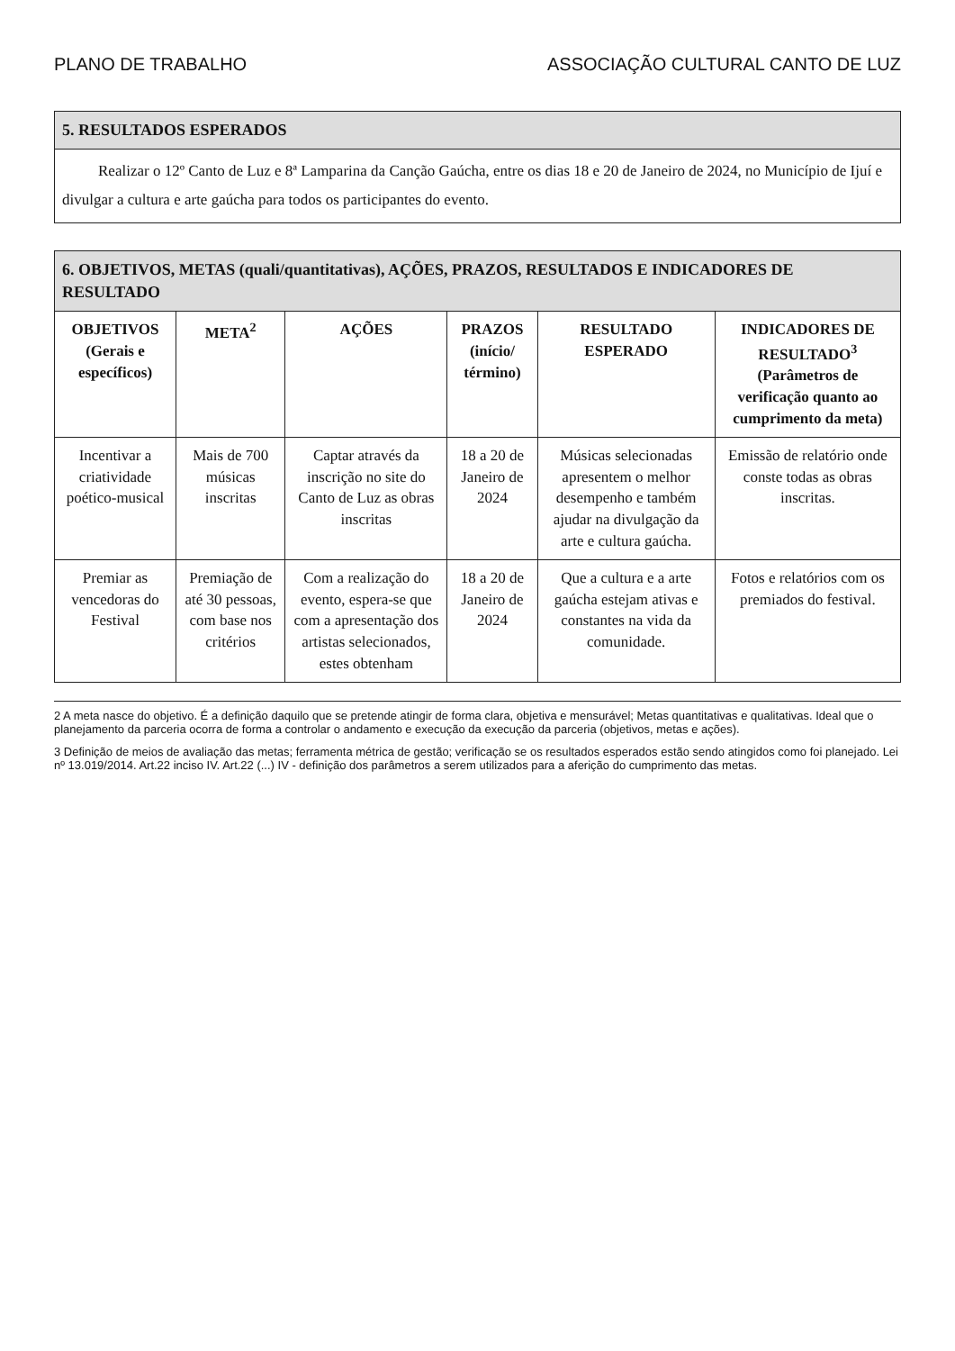PLANO DE TRABALHO ASSOCIAÇÃO CULTURAL CANTO DE LUZ
| 5. RESULTADOS ESPERADOS |
| --- |
| Realizar o 12º Canto de Luz e 8ª Lamparina da Canção Gaúcha, entre os dias 18 e 20 de Janeiro de 2024, no Município de Ijuí e divulgar a cultura e arte gaúcha para todos os participantes do evento. |
| 6. OBJETIVOS, METAS (quali/quantitativas), AÇÕES, PRAZOS, RESULTADOS E INDICADORES DE RESULTADO | | | | | |
| --- | --- | --- | --- | --- | --- |
| OBJETIVOS (Gerais e específicos) | META<sup>2</sup> | AÇÕES | PRAZOS (início/ término) | RESULTADO ESPERADO | INDICADORES DE RESULTADO<sup>3</sup> (Parâmetros de verificação quanto ao cumprimento da meta) |
| Incentivar a criatividade poético-musical | Mais de 700 músicas inscritas | Captar através da inscrição no site do Canto de Luz as obras inscritas | 18 a 20 de Janeiro de 2024 | Músicas selecionadas apresentem o melhor desempenho e também ajudar na divulgação da arte e cultura gaúcha. | Emissão de relatório onde conste todas as obras inscritas. |
| Premiar as vencedoras do Festival | Premiação de até 30 pessoas, com base nos critérios | Com a realização do evento, espera-se que com a apresentação dos artistas selecionados, estes obtenham | 18 a 20 de Janeiro de 2024 | Que a cultura e a arte gaúcha estejam ativas e constantes na vida da comunidade. | Fotos e relatórios com os premiados do festival. |
2 A meta nasce do objetivo. É a definição daquilo que se pretende atingir de forma clara, objetiva e mensurável; Metas quantitativas e qualitativas. Ideal que o planejamento da parceria ocorra de forma a controlar o andamento e execução da execução da parceria (objetivos, metas e ações).
3 Definição de meios de avaliação das metas; ferramenta métrica de gestão; verificação se os resultados esperados estão sendo atingidos como foi planejado. Lei nº 13.019/2014. Art.22 inciso IV. Art.22 (...) IV - definição dos parâmetros a serem utilizados para a aferição do cumprimento das metas.